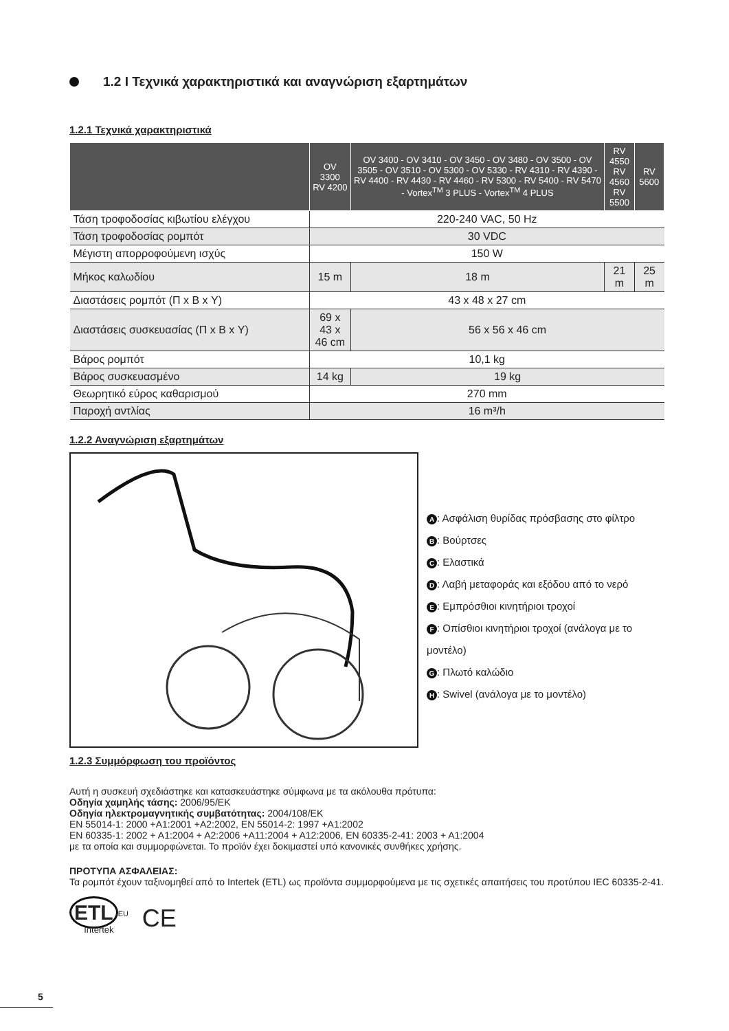1.2 I Τεχνικά χαρακτηριστικά και αναγνώριση εξαρτημάτων
1.2.1 Τεχνικά χαρακτηριστικά
| | OV 3300 RV 4200 | OV 3400 - OV 3410 - OV 3450 - OV 3480 - OV 3500 - OV 3505 - OV 3510 - OV 5300 - OV 5330 - RV 4310 - RV 4390 - RV 4400 - RV 4430 - RV 4460 - RV 5300 - RV 5400 - RV 5470 - Vortex<sup>TM</sup> 3 PLUS - Vortex<sup>TM</sup> 4 PLUS | RV 4550 RV 4560 RV 5500 | RV 5600 |
| --- | --- | --- | --- | --- |
| Τάση τροφοδοσίας κιβωτίου ελέγχου | 220-240 VAC, 50 Hz | | | |
| Τάση τροφοδοσίας ρομπότ | 30 VDC | | | |
| Μέγιστη απορροφούμενη ισχύς | 150 W | | | |
| Μήκος καλωδίου | 15 m | 18 m | 21 m | 25 m |
| Διαστάσεις ρομπότ (Π x Β x Υ) | 43 x 48 x 27 cm | | | |
| Διαστάσεις συσκευασίας (Π x Β x Υ) | 69 x 43 x 46 cm | 56 x 56 x 46 cm | | |
| Βάρος ρομπότ | 10,1 kg | | | |
| Βάρος συσκευασμένο | 14 kg | 19 kg | | |
| Θεωρητικό εύρος καθαρισμού | 270 mm | | | |
| Παροχή αντλίας | 16 m³/h | | | |
1.2.2 Αναγνώριση εξαρτημάτων
A: Ασφάλιση θυρίδας πρόσβασης στο φίλτρο
B: Βούρτσες
C: Ελαστικά
D: Λαβή μεταφοράς και εξόδου από το νερό
E: Εμπρόσθιοι κινητήριοι τροχοί
F: Οπίσθιοι κινητήριοι τροχοί (ανάλογα με το μοντέλο)
G: Πλωτό καλώδιο
H: Swivel (ανάλογα με το μοντέλο)
1.2.3 Συμμόρφωση του προϊόντος
Αυτή η συσκευή σχεδιάστηκε και κατασκευάστηκε σύμφωνα με τα ακόλουθα πρότυπα:
Οδηγία χαμηλής τάσης: 2006/95/ΕΚ
Οδηγία ηλεκτρομαγνητικής συμβατότητας: 2004/108/ΕΚ
EN 55014-1: 2000 +A1:2001 +A2:2002, EN 55014-2: 1997 +A1:2002
EN 60335-1: 2002 + A1:2004 + A2:2006 +A11:2004 + A12:2006, EN 60335-2-41: 2003 + A1:2004
με τα οποία και συμμορφώνεται. Το προϊόν έχει δοκιμαστεί υπό κανονικές συνθήκες χρήσης.
ΠΡΟΤΥΠΑ ΑΣΦΑΛΕΙΑΣ:
Τα ρομπότ έχουν ταξινομηθεί από το Intertek (ETL) ως προϊόντα συμμορφούμενα με τις σχετικές απαιτήσεις του προτύπου IEC 60335-2-41.
ETL<sup>EU</sup>
Intertek
CE
5